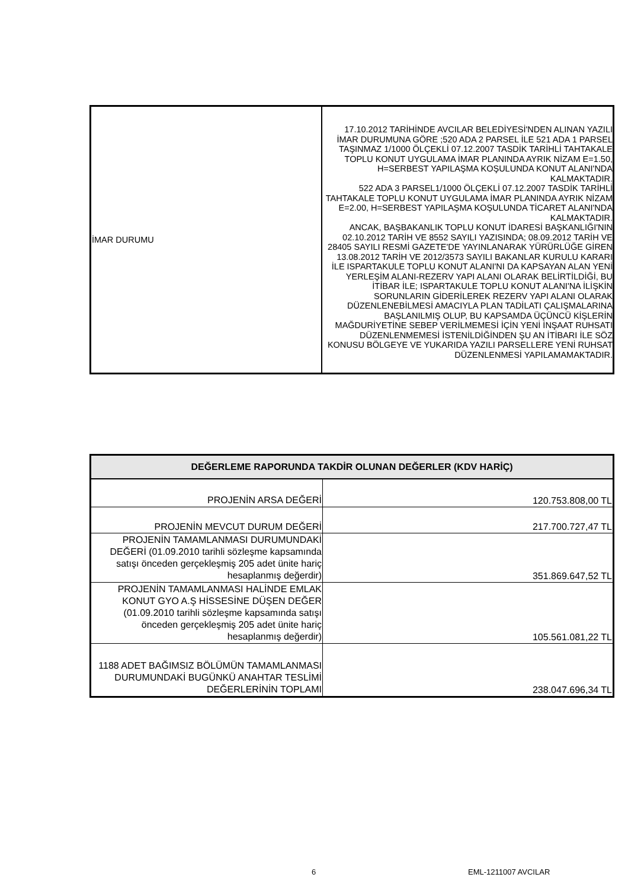| İMAR DURUMU | 17.10.2012 TARİHİNDE AVCILAR BELEDİYESİ'NDEN ALINAN YAZILI İMAR DURUMUNA GÖRE ;520 ADA 2 PARSEL İLE 521 ADA 1 PARSEL TAŞINMAZ 1/1000 ÖLÇEKLİ 07.12.2007 TASDİK TARİHLİ TAHTAKALE TOPLU KONUT UYGULAMA İMAR PLANINDA AYRIK NİZAM E=1.50, H=SERBEST YAPILAŞMA KOŞULUNDA KONUT ALANI'NDA KALMAKTADIR. 522 ADA 3 PARSEL1/1000 ÖLÇEKLİ 07.12.2007 TASDİK TARİHLİ TAHTAKALE TOPLU KONUT UYGULAMA İMAR PLANINDA AYRIK NİZAM E=2.00, H=SERBEST YAPILAŞMA KOŞULUNDA TİCARET ALANI'NDA KALMAKTADIR. ANCAK, BAŞBAKANLIK TOPLU KONUT İDARESİ BAŞKANLIĞI'NIN 02.10.2012 TARİH VE 8552 SAYILI YAZISINDA; 08.09.2012 TARİH VE 28405 SAYILI RESMİ GAZETE'DE YAYINLANARAK YÜRÜRLÜĞE GİREN 13.08.2012 TARİH VE 2012/3573 SAYILI BAKANLAR KURULU KARARI İLE ISPARTAKULE TOPLU KONUT ALANI'NI DA KAPSAYAN ALAN YENİ YERLEŞİM ALANI-REZERV YAPI ALANI OLARAK BELİRTİLDİĞİ, BU İTİBAR İLE; ISPARTAKULE TOPLU KONUT ALANI'NA İLİŞKİN SORUNLARIN GİDERİLEREK REZERV YAPI ALANI OLARAK DÜZENLENEBİLMESİ AMACIYLA PLAN TADİLATI ÇALIŞMALARINA BAŞLANILMIŞ OLUP, BU KAPSAMDA ÜÇÜNCÜ KİŞLERİN MAĞDURİYETİNE SEBEP VERİLMEMESİ İÇİN YENİ İNŞAAT RUHSATI DÜZENLENMEMESİ İSTENİLDİĞİNDEN ŞU AN İTİBARI İLE SÖZ KONUSU BÖLGEYE VE YUKARIDA YAZILI PARSELLERE YENİ RUHSAT DÜZENLENMESİ YAPILAMAMAKTADIR. |
| DEĞERLEME RAPORUNDA TAKDİR OLUNAN DEĞERLER (KDV HARİÇ) | |
| --- | --- |
| PROJENİN ARSA DEĞERİ | 120.753.808,00 TL |
| PROJENİN MEVCUT DURUM DEĞERİ | 217.700.727,47 TL |
| PROJENİN TAMAMLANMASI DURUMUNDAKİ DEĞERİ (01.09.2010 tarihli sözleşme kapsamında satışı önceden gerçekleşmiş 205 adet ünite hariç hesaplanmış değerdir) | 351.869.647,52 TL |
| PROJENİN TAMAMLANMASI HALİNDE EMLAK KONUT GYO A.Ş HİSSESİNE DÜŞEN DEĞER (01.09.2010 tarihli sözleşme kapsamında satışı önceden gerçekleşmiş 205 adet ünite hariç hesaplanmış değerdir) | 105.561.081,22 TL |
| 1188 ADET BAĞIMSIZ BÖLÜMÜN TAMAMLANMASI DURUMUNDAKİ BUGÜNKÜ ANAHTAR TESLİMİ DEĞERLERİNİN TOPLAMI | 238.047.696,34 TL |
6 EML-1211007 AVCILAR